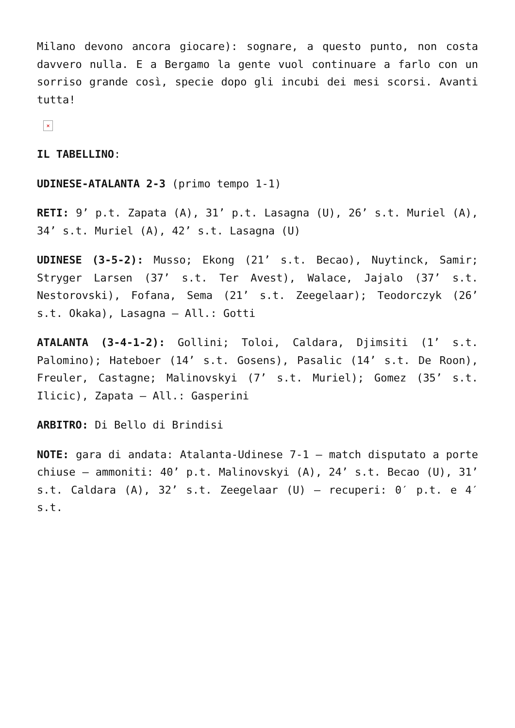Milano devono ancora giocare): sognare, a questo punto, non costa davvero nulla. E a Bergamo la gente vuol continuare a farlo con un sorriso grande così, specie dopo gli incubi dei mesi scorsi. Avanti tutta!
×
IL TABELLINO:
UDINESE-ATALANTA 2-3 (primo tempo 1-1)
RETI: 9’ p.t. Zapata (A), 31’ p.t. Lasagna (U), 26’ s.t. Muriel (A), 34’ s.t. Muriel (A), 42’ s.t. Lasagna (U)
UDINESE (3-5-2): Musso; Ekong (21’ s.t. Becao), Nuytinck, Samir; Stryger Larsen (37’ s.t. Ter Avest), Walace, Jajalo (37’ s.t. Nestorovski), Fofana, Sema (21’ s.t. Zeegelaar); Teodorczyk (26’ s.t. Okaka), Lasagna – All.: Gotti
ATALANTA (3-4-1-2): Gollini; Toloi, Caldara, Djimsiti (1’ s.t. Palomino); Hateboer (14’ s.t. Gosens), Pasalic (14’ s.t. De Roon), Freuler, Castagne; Malinovskyi (7’ s.t. Muriel); Gomez (35’ s.t. Ilicic), Zapata – All.: Gasperini
ARBITRO: Di Bello di Brindisi
NOTE: gara di andata: Atalanta-Udinese 7-1 – match disputato a porte chiuse – ammoniti: 40’ p.t. Malinovskyi (A), 24’ s.t. Becao (U), 31’ s.t. Caldara (A), 32’ s.t. Zeegelaar (U) – recuperi: 0′ p.t. e 4′ s.t.